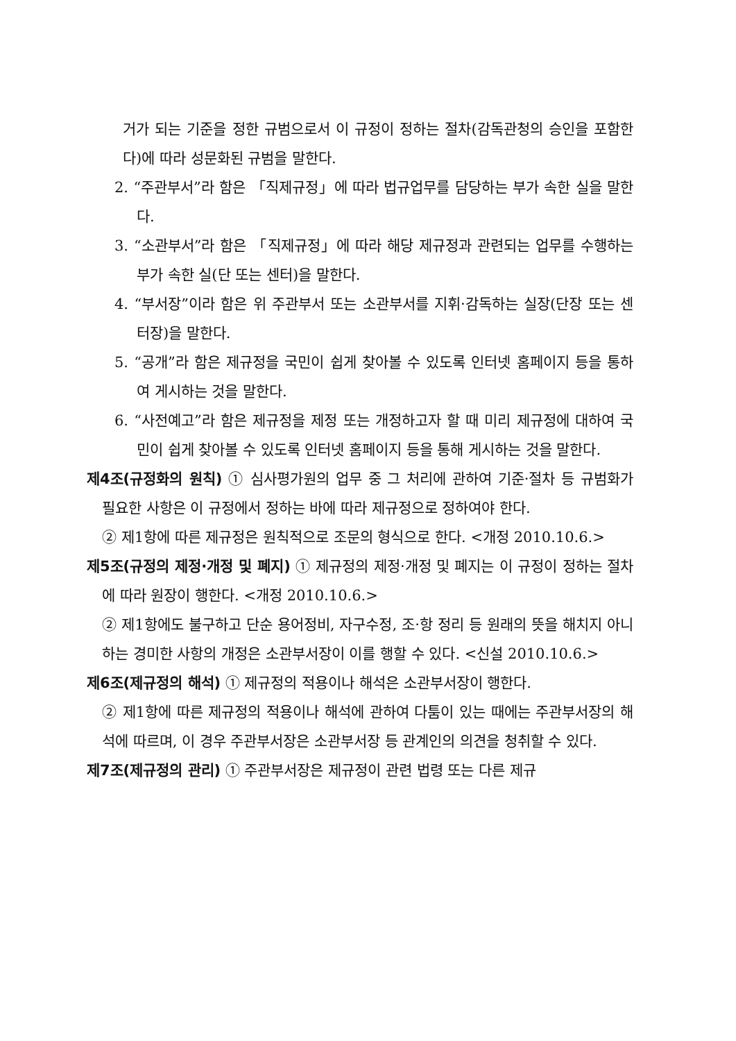거가 되는 기준을 정한 규범으로서 이 규정이 정하는 절차(감독관청의 승인을 포함한다)에 따라 성문화된 규범을 말한다.
2. “주관부서”라 함은 「직제규정」에 따라 법규업무를 담당하는 부가 속한 실을 말한다.
3. “소관부서”라 함은 「직제규정」에 따라 해당 제규정과 관련되는 업무를 수행하는 부가 속한 실(단 또는 센터)을 말한다.
4. “부서장”이라 함은 위 주관부서 또는 소관부서를 지휘·감독하는 실장(단장 또는 센터장)을 말한다.
5. “공개”라 함은 제규정을 국민이 쉽게 찾아볼 수 있도록 인터넷 홈페이지 등을 통하여 게시하는 것을 말한다.
6. “사전예고”라 함은 제규정을 제정 또는 개정하고자 할 때 미리 제규정에 대하여 국민이 쉽게 찾아볼 수 있도록 인터넷 홈페이지 등을 통해 게시하는 것을 말한다.
제4조(규정화의 원칙) ① 심사평가원의 업무 중 그 처리에 관하여 기준·절차 등 규범화가 필요한 사항은 이 규정에서 정하는 바에 따라 제규정으로 정하여야 한다.
② 제1항에 따른 제규정은 원칙적으로 조문의 형식으로 한다. <개정 2010.10.6.>
제5조(규정의 제정·개정 및 폐지) ① 제규정의 제정·개정 및 폐지는 이 규정이 정하는 절차에 따라 원장이 행한다. <개정 2010.10.6.>
② 제1항에도 불구하고 단순 용어정비, 자구수정, 조·항 정리 등 원래의 뜻을 해치지 아니하는 경미한 사항의 개정은 소관부서장이 이를 행할 수 있다. <신설 2010.10.6.>
제6조(제규정의 해석) ① 제규정의 적용이나 해석은 소관부서장이 행한다.
② 제1항에 따른 제규정의 적용이나 해석에 관하여 다툼이 있는 때에는 주관부서장의 해석에 따르며, 이 경우 주관부서장은 소관부서장 등 관계인의 의견을 청취할 수 있다.
제7조(제규정의 관리) ① 주관부서장은 제규정이 관련 법령 또는 다른 제규